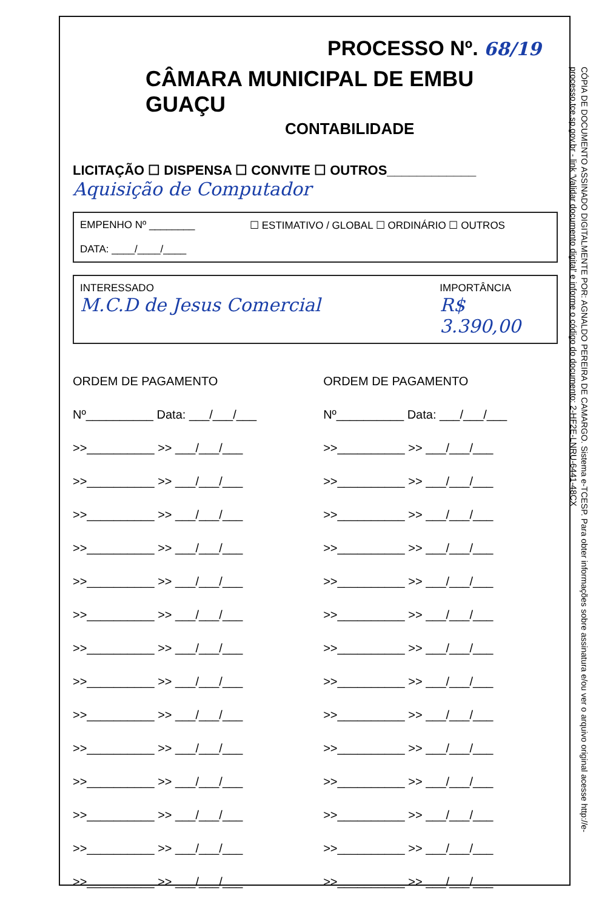PROCESSO Nº. 68/19
CÂMARA MUNICIPAL DE EMBU GUAÇU
CONTABILIDADE
LICITAÇÃO ☐ DISPENSA ☐ CONVITE ☐ OUTROS____________
Aquisição de Computador
EMPENHO Nº ________
DATA: ____/____/____
☐ ESTIMATIVO / GLOBAL ☐ ORDINÁRIO ☐ OUTROS
INTERESSADO
M.C.D de Jesus Comercial
IMPORTÂNCIA
R$ 3.390,00
ORDEM DE PAGAMENTO
Nº__________ Data: ___/___/___
>>__________ >> ___/___/___
>>__________ >> ___/___/___
>>__________ >> ___/___/___
>>__________ >> ___/___/___
>>__________ >> ___/___/___
>>__________ >> ___/___/___
>>__________ >> ___/___/___
>>__________ >> ___/___/___
>>__________ >> ___/___/___
>>__________ >> ___/___/___
>>__________ >> ___/___/___
>>__________ >> ___/___/___
>>__________ >> ___/___/___
>>__________ >> ___/___/___
ORDEM DE PAGAMENTO
Nº__________ Data: ___/___/___
>>__________ >> ___/___/___
>>__________ >> ___/___/___
>>__________ >> ___/___/___
>>__________ >> ___/___/___
>>__________ >> ___/___/___
>>__________ >> ___/___/___
>>__________ >> ___/___/___
>>__________ >> ___/___/___
>>__________ >> ___/___/___
>>__________ >> ___/___/___
>>__________ >> ___/___/___
>>__________ >> ___/___/___
>>__________ >> ___/___/___
>>__________ >> ___/___/___
CÓPIA DE DOCUMENTO ASSINADO DIGITALMENTE POR: AGNALDO PEREIRA DE CAMARGO. Sistema e-TCESP. Para obter informações sobre assinatura e/ou ver o arquivo original acesse http://e-processo.tce.sp.gov.br - link 'Validar documento digital' e informe o código do documento: 2-HF2E-LNRU-6441-48CX